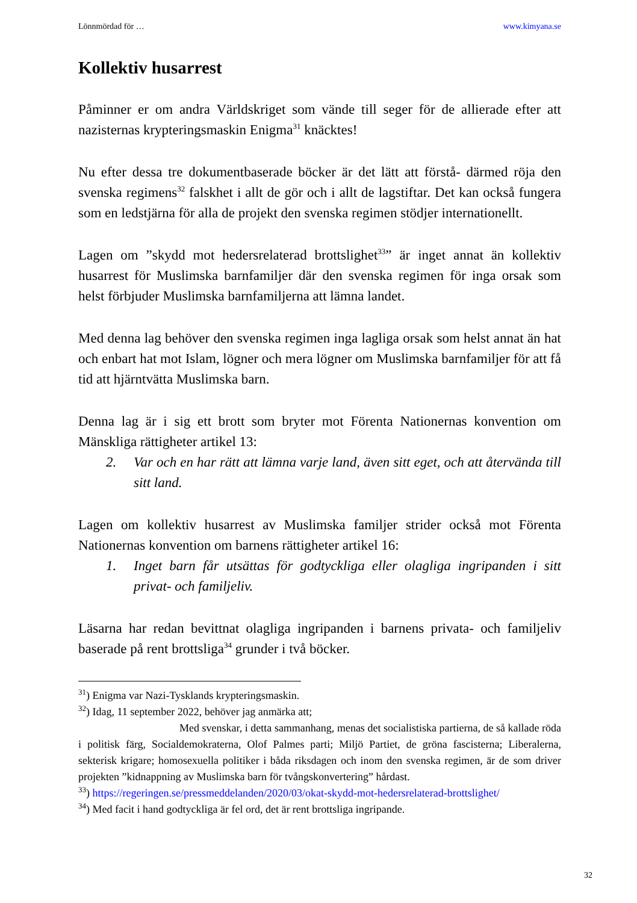Lönnmördad för … www.kimyana.se
Kollektiv husarrest
Påminner er om andra Världskriget som vände till seger för de allierade efter att nazisternas krypteringsmaskin Enigma<sup>31</sup> knäcktes!
Nu efter dessa tre dokumentbaserade böcker är det lätt att förstå- därmed röja den svenska regimens<sup>32</sup> falskhet i allt de gör och i allt de lagstiftar. Det kan också fungera som en ledstjärna för alla de projekt den svenska regimen stödjer internationellt.
Lagen om ”skydd mot hedersrelaterad brottslighet<sup>33</sup>” är inget annat än kollektiv husarrest för Muslimska barnfamiljer där den svenska regimen för inga orsak som helst förbjuder Muslimska barnfamiljerna att lämna landet.
Med denna lag behöver den svenska regimen inga lagliga orsak som helst annat än hat och enbart hat mot Islam, lögner och mera lögner om Muslimska barnfamiljer för att få tid att hjärntvätta Muslimska barn.
Denna lag är i sig ett brott som bryter mot Förenta Nationernas konvention om Mänskliga rättigheter artikel 13:
2. Var och en har rätt att lämna varje land, även sitt eget, och att återvända till sitt land.
Lagen om kollektiv husarrest av Muslimska familjer strider också mot Förenta Nationernas konvention om barnens rättigheter artikel 16:
1. Inget barn får utsättas för godtyckliga eller olagliga ingripanden i sitt privat- och familjeliv.
Läsarna har redan bevittnat olagliga ingripanden i barnens privata- och familjeliv baserade på rent brottsliga<sup>34</sup> grunder i två böcker.
<sup>31</sup>) Enigma var Nazi-Tysklands krypteringsmaskin.
<sup>32</sup>) Idag, 11 september 2022, behöver jag anmärka att;
Med svenskar, i detta sammanhang, menas det socialistiska partierna, de så kallade röda i politisk färg, Socialdemokraterna, Olof Palmes parti; Miljö Partiet, de gröna fascisterna; Liberalerna, sekterisk krigare; homosexuella politiker i båda riksdagen och inom den svenska regimen, är de som driver projekten ”kidnappning av Muslimska barn för tvångskonvertering” hårdast.
<sup>33</sup>) https://regeringen.se/pressmeddelanden/2020/03/okat-skydd-mot-hedersrelaterad-brottslighet/
<sup>34</sup>) Med facit i hand godtyckliga är fel ord, det är rent brottsliga ingripande.
32